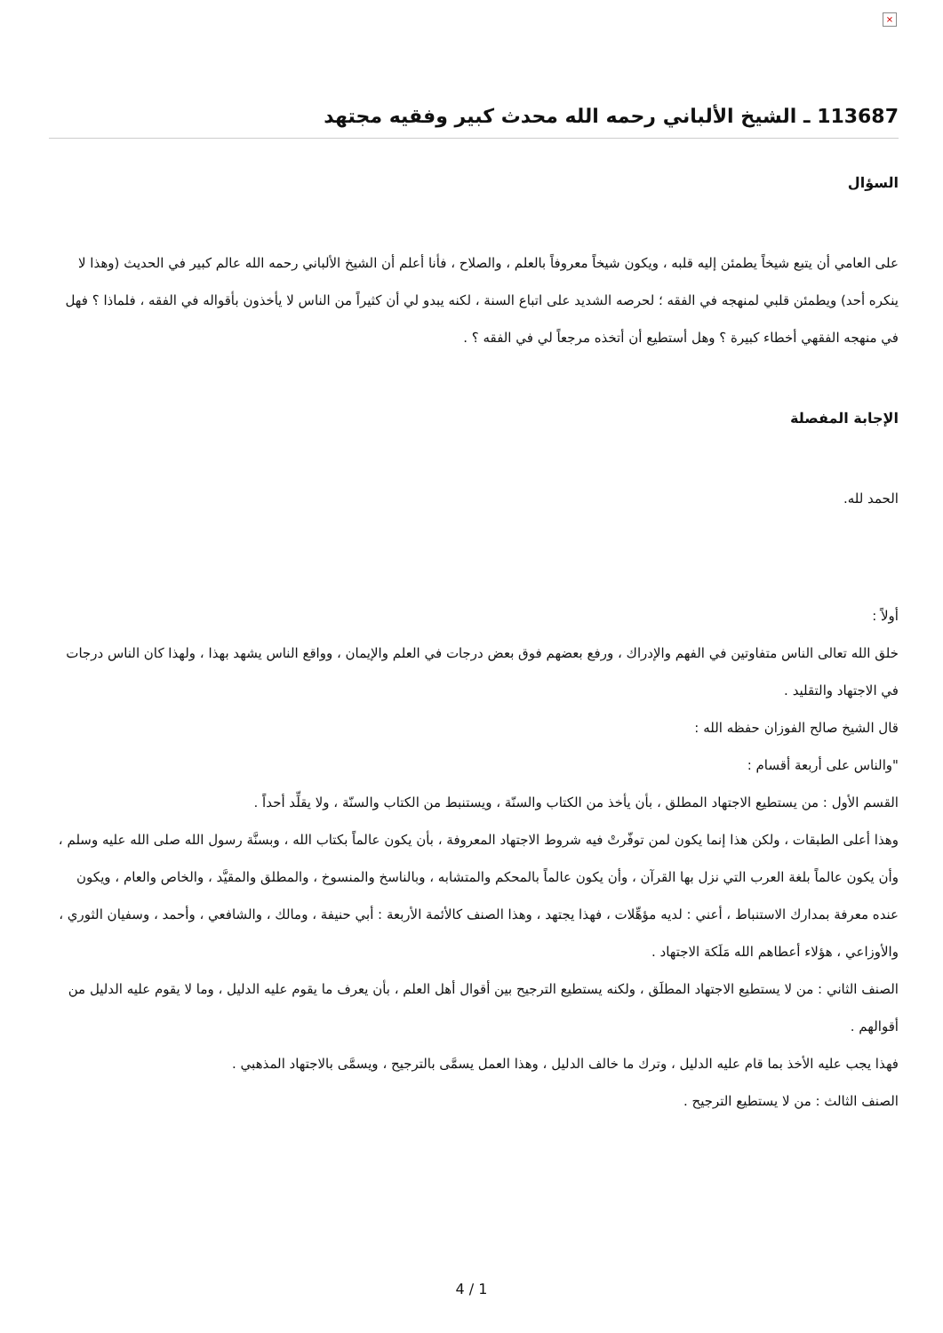×
113687 ـ الشيخ الألباني رحمه الله محدث كبير وفقيه مجتهد
السؤال
على العامي أن يتبع شيخاً يطمئن إليه قلبه ، ويكون شيخاً معروفاً بالعلم ، والصلاح ، فأنا أعلم أن الشيخ الألباني رحمه الله عالم كبير في الحديث (وهذا لا ينكره أحد) ويطمئن قلبي لمنهجه في الفقه ؛ لحرصه الشديد على اتباع السنة ، لكنه يبدو لي أن كثيراً من الناس لا يأخذون بأقواله في الفقه ، فلماذا ؟ فهل في منهجه الفقهي أخطاء كبيرة ؟ وهل أستطيع أن أتخذه مرجعاً لي في الفقه ؟ .
الإجابة المفصلة
الحمد لله.
أولاً :
خلق الله تعالى الناس متفاوتين في الفهم والإدراك ، ورفع بعضهم فوق بعض درجات في العلم والإيمان ، وواقع الناس يشهد بهذا ، ولهذا كان الناس درجات في الاجتهاد والتقليد .
قال الشيخ صالح الفوزان حفظه الله :
"والناس على أربعة أقسام :
القسم الأول : من يستطيع الاجتهاد المطلق ، بأن يأخذ من الكتاب والسنّة ، ويستنبط من الكتاب والسنّة ، ولا يقلِّد أحداً .
وهذا أعلى الطبقات ، ولكن هذا إنما يكون لمن توفّرتْ فيه شروط الاجتهاد المعروفة ، بأن يكون عالماً بكتاب الله ، وبسنَّة رسول الله صلى الله عليه وسلم ، وأن يكون عالماً بلغة العرب التي نزل بها القرآن ، وأن يكون عالماً بالمحكم والمتشابه ، وبالناسخ والمنسوخ ، والمطلق والمقيَّد ، والخاص والعام ، ويكون عنده معرفة بمدارك الاستنباط ، أعني : لديه مؤهِّلات ، فهذا يجتهد ، وهذا الصنف كالأئمة الأربعة : أبي حنيفة ، ومالك ، والشافعي ، وأحمد ، وسفيان الثوري ، والأوزاعي ، هؤلاء أعطاهم الله مَلَكة الاجتهاد .
الصنف الثاني : من لا يستطيع الاجتهاد المطلَق ، ولكنه يستطيع الترجيح بين أقوال أهل العلم ، بأن يعرف ما يقوم عليه الدليل ، وما لا يقوم عليه الدليل من أقوالهم .
فهذا يجب عليه الأخذ بما قام عليه الدليل ، وترك ما خالف الدليل ، وهذا العمل يسمَّى بالترجيح ، ويسمَّى بالاجتهاد المذهبي .
الصنف الثالث : من لا يستطيع الترجيح .
4 / 1